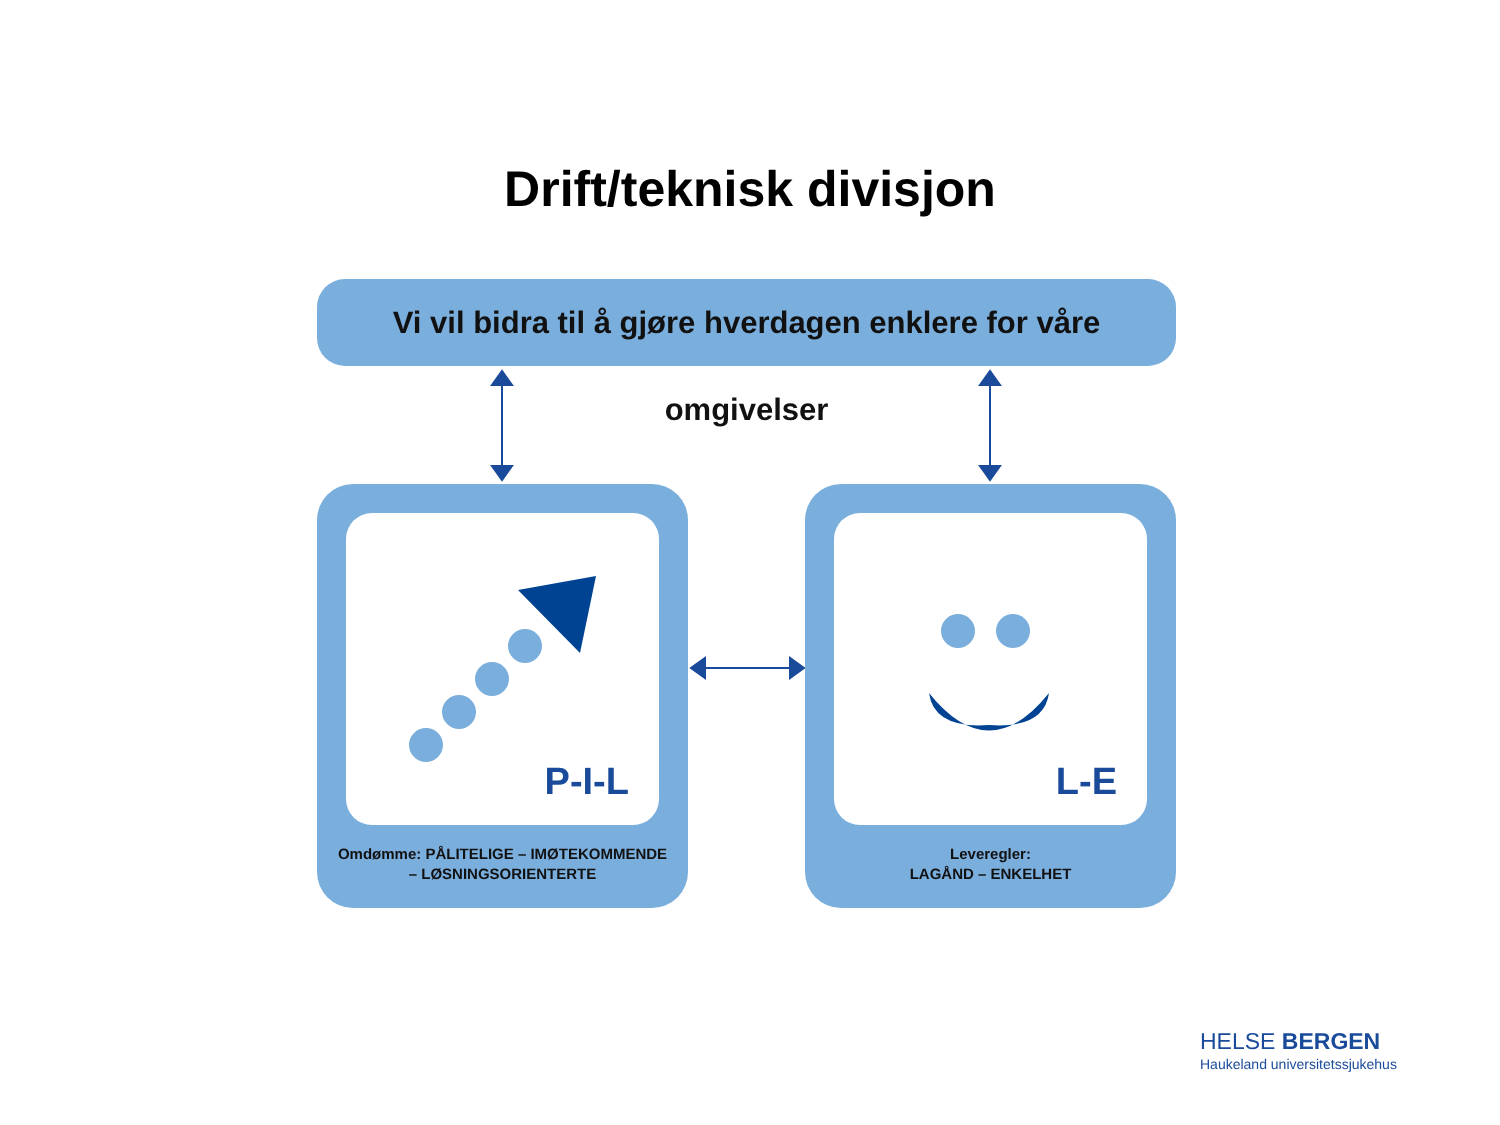Drift/teknisk divisjon
Vi vil bidra til å gjøre hverdagen enklere for våre omgivelser
P-I-L
Omdømme: PÅLITELIGE – IMØTEKOMMENDE
– LØSNINGSORIENTERTE
L-E
Leveregler:
LAGÅND – ENKELHET
HELSE BERGEN
Haukeland universitetssjukehus